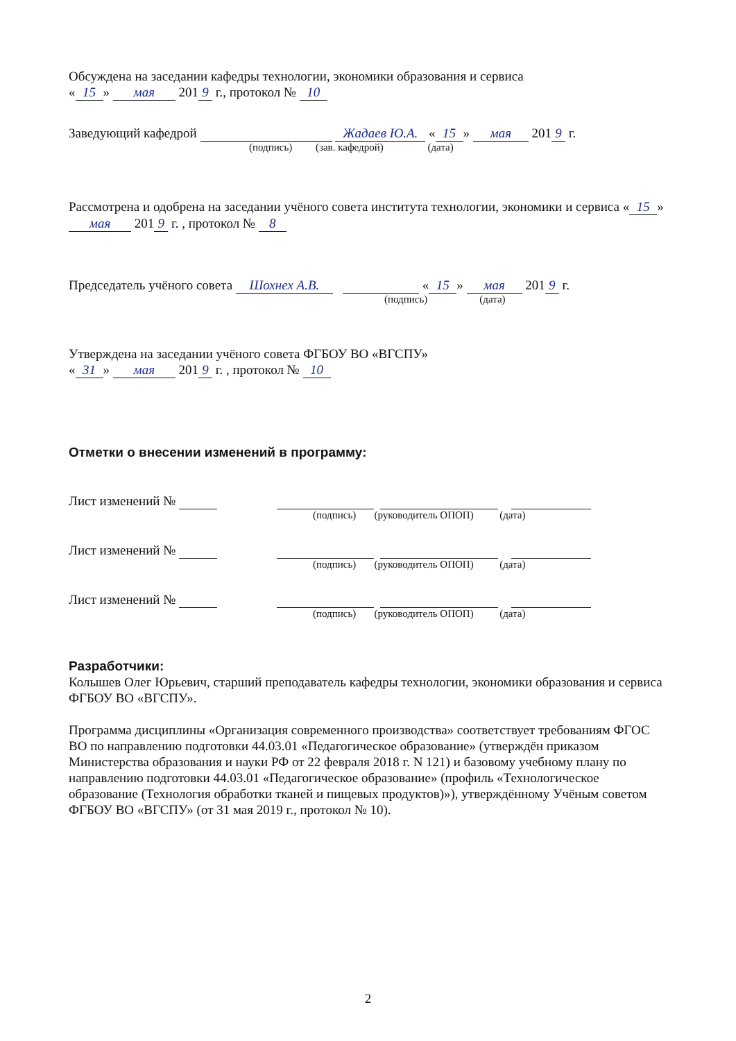Обсуждена на заседании кафедры технологии, экономики образования и сервиса
« 15 » мая 201 9 г., протокол № 10
Заведующий кафедрой Жадаев Ю.А. « 15 » мая 201 9 г.
(подпись) (зав. кафедрой) (дата)
Рассмотрена и одобрена на заседании учёного совета института технологии, экономики и сервиса « 15 » мая 201 9 г. , протокол № 8
Председатель учёного совета Шохнех А.В. « 15 » мая 201 9 г.
(подпись) (дата)
Утверждена на заседании учёного совета ФГБОУ ВО «ВГСПУ»
« 31 » мая 201 9 г. , протокол № 10
Отметки о внесении изменений в программу:
Лист изменений №
(подпись) (руководитель ОПОП) (дата)
Лист изменений №
(подпись) (руководитель ОПОП) (дата)
Лист изменений №
(подпись) (руководитель ОПОП) (дата)
Разработчики:
Колышев Олег Юрьевич, старший преподаватель кафедры технологии, экономики образования и сервиса ФГБОУ ВО «ВГСПУ».
Программа дисциплины «Организация современного производства» соответствует требованиям ФГОС ВО по направлению подготовки 44.03.01 «Педагогическое образование» (утверждён приказом Министерства образования и науки РФ от 22 февраля 2018 г. N 121) и базовому учебному плану по направлению подготовки 44.03.01 «Педагогическое образование» (профиль «Технологическое образование (Технология обработки тканей и пищевых продуктов)»), утверждённому Учёным советом ФГБОУ ВО «ВГСПУ» (от 31 мая 2019 г., протокол № 10).
2